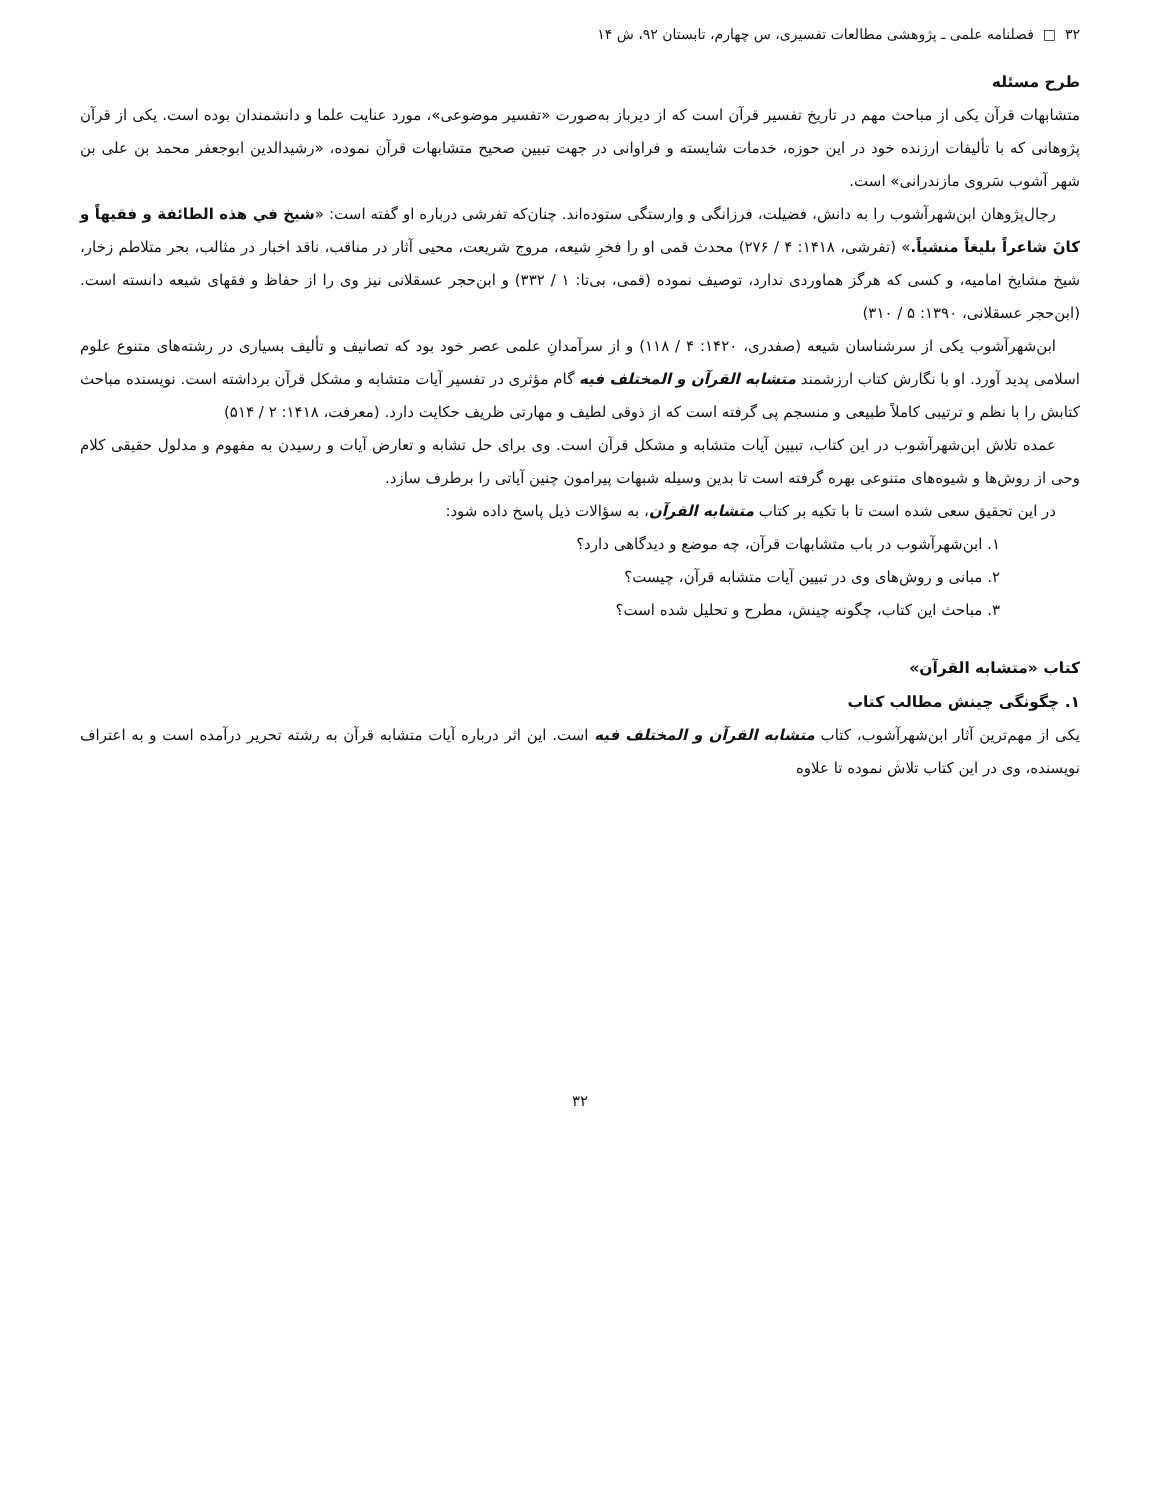۳۲ □ فصلنامه علمی ـ پژوهشی مطالعات تفسیری، س چهارم، تابستان ۹۲، ش ۱۴
طرح مسئله
متشابهات قرآن یکی از مباحث مهم در تاریخ تفسیر قرآن است که از دیرباز به‌صورت «تفسیر موضوعی»، مورد عنایت علما و دانشمندان بوده است. یکی از قرآن پژوهانی که با تألیفات ارزنده خود در این حوزه، خدمات شایسته و فراوانی در جهت تبیین صحیح متشابهات قرآن نموده، «رشیدالدین ابوجعفر محمد بن علی بن شهر آشوب سَروی مازندرانی» است.
رجال‌پژوهان ابن‌شهرآشوب را به دانش، فضیلت، فرزانگی و وارستگی ستوده‌اند. چنان‌که تفرشی درباره او گفته است: «شیخ في هذه الطائفة و فقیهاً و کانَ شاعراً بلیغاً منشیاً.» (تفرشی، ۱۴۱۸: ۴ / ۲۷۶) محدث قمی او را فخرِ شیعه، مروج شریعت، محیی آثار در مناقب، ناقد اخبار در مثالب، بحر متلاطم زخار، شیخ مشایخ امامیه، و کسی که هرگز هماوردی ندارد، توصیف نموده (قمی، بی‌تا: ۱ / ۳۳۲) و ابن‌حجر عسقلانی نیز وی را از حفاظ و فقهای شیعه دانسته است. (ابن‌حجر عسقلانی، ۱۳۹۰: ۵ / ۳۱۰)
ابن‌شهرآشوب یکی از سرشناسان شیعه (صفدری، ۱۴۲۰: ۴ / ۱۱۸) و از سرآمدانِ علمی عصر خود بود که تصانیف و تألیف بسیاری در رشته‌های متنوع علوم اسلامی پدید آورد. او با نگارش کتاب ارزشمند متشابه القرآن و المختلف فیه گام مؤثری در تفسیر آیات متشابه و مشکل قرآن برداشته است. نویسنده مباحث کتابش را با نظم و ترتیبی کاملاً طبیعی و منسجم پی گرفته است که از ذوقی لطیف و مهارتی ظریف حکایت دارد. (معرفت، ۱۴۱۸: ۲ / ۵۱۴)
عمده تلاش ابن‌شهرآشوب در این کتاب، تبیین آیات متشابه و مشکل قرآن است. وی برای حل تشابه و تعارض آیات و رسیدن به مفهوم و مدلول حقیقی کلام وحی از روش‌ها و شیوه‌های متنوعی بهره گرفته است تا بدین وسیله شبهات پیرامون چنین آیاتی را برطرف سازد.
در این تحقیق سعی شده است تا با تکیه بر کتاب متشابه القرآن، به سؤالات ذیل پاسخ داده شود:
۱. ابن‌شهرآشوب در باب متشابهات قرآن، چه موضع و دیدگاهی دارد؟
۲. مبانی و روش‌های وی در تبیین آیات متشابه قرآن، چیست؟
۳. مباحث این کتاب، چگونه چینش، مطرح و تحلیل شده است؟
کتاب «متشابه القرآن»
۱. چگونگی چینش مطالب کتاب
یکی از مهم‌ترین آثار ابن‌شهرآشوب، کتاب متشابه القرآن و المختلف فیه است. این اثر درباره آیات متشابه قرآن به رشته تحریر درآمده است و به اعتراف نویسنده، وی در این کتاب تلاش نموده تا علاوه
۳۲